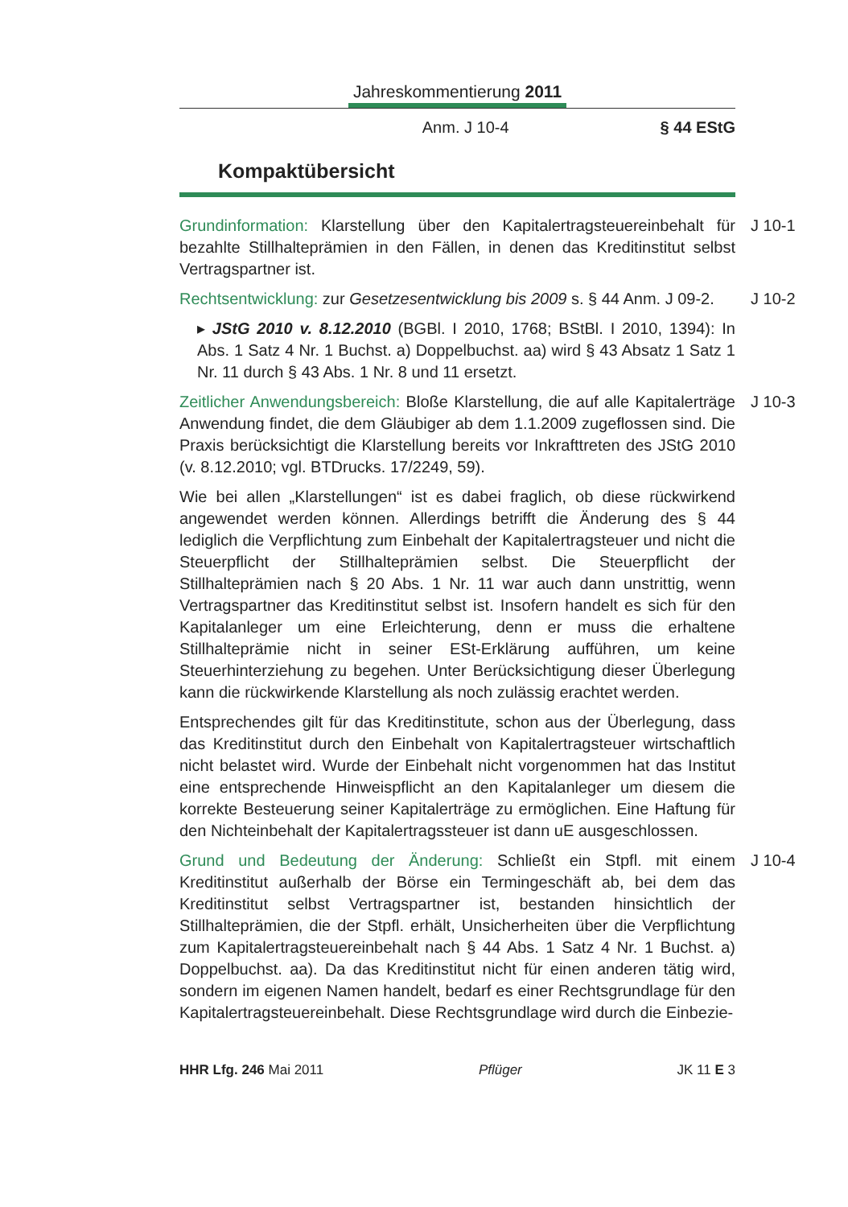Jahreskommentierung 2011
Anm. J 10-4 § 44 EStG
Kompaktübersicht
J 10-1 Grundinformation: Klarstellung über den Kapitalertragsteuereinbehalt für bezahlte Stillhalteprämien in den Fällen, in denen das Kreditinstitut selbst Vertragspartner ist.
J 10-2 Rechtsentwicklung: zur Gesetzesentwicklung bis 2009 s. § 44 Anm. J 09-2.
▸ JStG 2010 v. 8.12.2010 (BGBl. I 2010, 1768; BStBl. I 2010, 1394): In Abs. 1 Satz 4 Nr. 1 Buchst. a) Doppelbuchst. aa) wird § 43 Absatz 1 Satz 1 Nr. 11 durch § 43 Abs. 1 Nr. 8 und 11 ersetzt.
J 10-3 Zeitlicher Anwendungsbereich: Bloße Klarstellung, die auf alle Kapitalerträge Anwendung findet, die dem Gläubiger ab dem 1.1.2009 zugeflossen sind. Die Praxis berücksichtigt die Klarstellung bereits vor Inkrafttreten des JStG 2010 (v. 8.12.2010; vgl. BTDrucks. 17/2249, 59).
Wie bei allen „Klarstellungen“ ist es dabei fraglich, ob diese rückwirkend angewendet werden können. Allerdings betrifft die Änderung des § 44 lediglich die Verpflichtung zum Einbehalt der Kapitalertragsteuer und nicht die Steuerpflicht der Stillhalteprämien selbst. Die Steuerpflicht der Stillhalteprämien nach § 20 Abs. 1 Nr. 11 war auch dann unstrittig, wenn Vertragspartner das Kreditinstitut selbst ist. Insofern handelt es sich für den Kapitalanleger um eine Erleichterung, denn er muss die erhaltene Stillhalteprämie nicht in seiner ESt-Erklärung aufführen, um keine Steuerhinterziehung zu begehen. Unter Berücksichtigung dieser Überlegung kann die rückwirkende Klarstellung als noch zulässig erachtet werden.
Entsprechendes gilt für das Kreditinstitute, schon aus der Überlegung, dass das Kreditinstitut durch den Einbehalt von Kapitalertragsteuer wirtschaftlich nicht belastet wird. Wurde der Einbehalt nicht vorgenommen hat das Institut eine entsprechende Hinweispflicht an den Kapitalanleger um diesem die korrekte Besteuerung seiner Kapitalerträge zu ermöglichen. Eine Haftung für den Nichteinbehalt der Kapitalertragssteuer ist dann uE ausgeschlossen.
J 10-4 Grund und Bedeutung der Änderung: Schließt ein Stpfl. mit einem Kreditinstitut außerhalb der Börse ein Termingeschäft ab, bei dem das Kreditinstitut selbst Vertragspartner ist, bestanden hinsichtlich der Stillhalteprämien, die der Stpfl. erhält, Unsicherheiten über die Verpflichtung zum Kapitalertragsteuereinbehalt nach § 44 Abs. 1 Satz 4 Nr. 1 Buchst. a) Doppelbuchst. aa). Da das Kreditinstitut nicht für einen anderen tätig wird, sondern im eigenen Namen handelt, bedarf es einer Rechtsgrundlage für den Kapitalertragsteuereinbehalt. Diese Rechtsgrundlage wird durch die Einbezie-
HHR Lfg. 246 Mai 2011 Pflüger JK 11 E 3